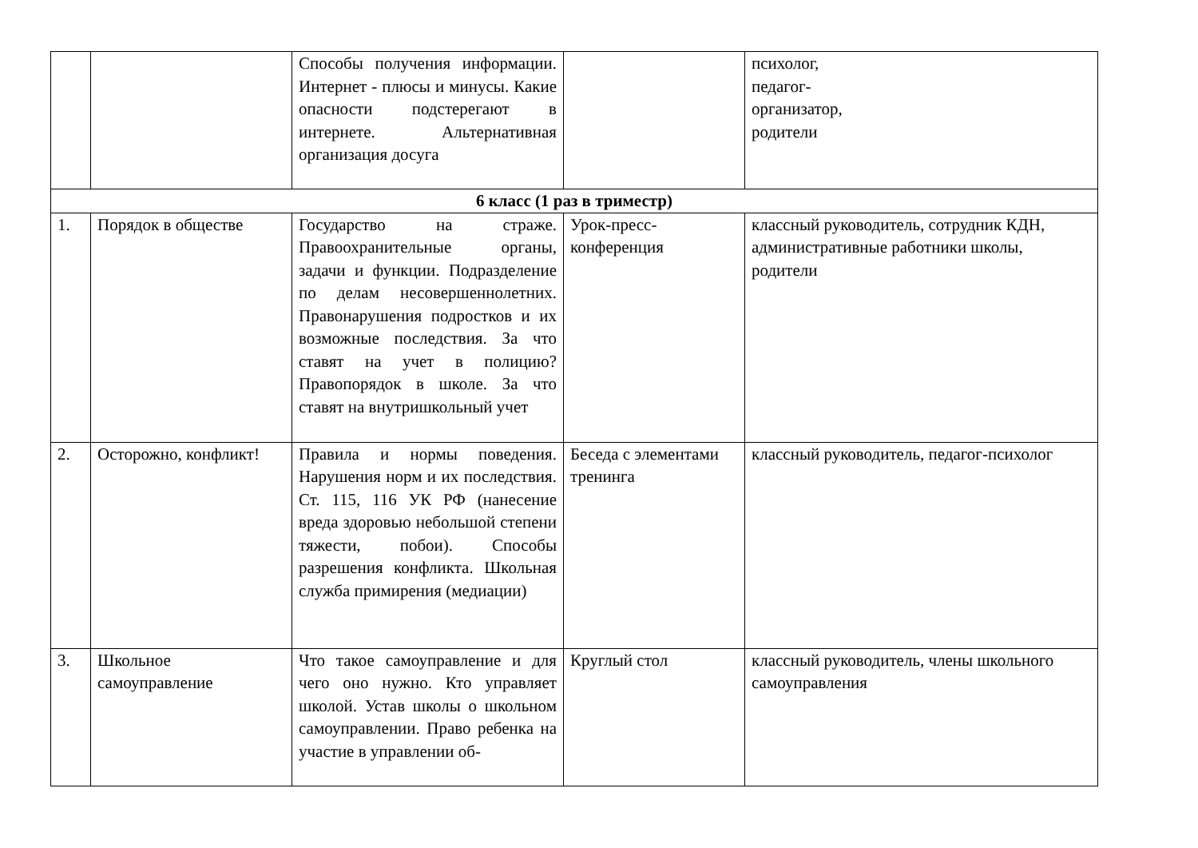| | | Способы получения информации. Интернет - плюсы и минусы. Какие опасности подстерегают в интернете. Альтернативная организация досуга | | психолог, педагог- организатор, родители |
| 6 класс (1 раз в триместр) | | | | |
| 1. | Порядок в обществе | Государство на страже. Правоохранительные органы, задачи и функции. Подразделение по делам несовершеннолетних. Правонарушения подростков и их возможные последствия. За что ставят на учет в полицию? Правопорядок в школе. За что ставят на внутришкольный учет | Урок-пресс-конференция | классный руководитель, сотрудник КДН, административные работники школы, родители |
| 2. | Осторожно, конфликт! | Правила и нормы поведения. Нарушения норм и их последствия. Ст. 115, 116 УК РФ (нанесение вреда здоровью небольшой степени тяжести, побои). Способы разрешения конфликта. Школьная служба примирения (медиации) | Беседа с элементами тренинга | классный руководитель, педагог-психолог |
| 3. | Школьное самоуправление | Что такое самоуправление и для чего оно нужно. Кто управляет школой. Устав школы о школьном самоуправлении. Право ребенка на участие в управлении об- | Круглый стол | классный руководитель, члены школьного самоуправления |